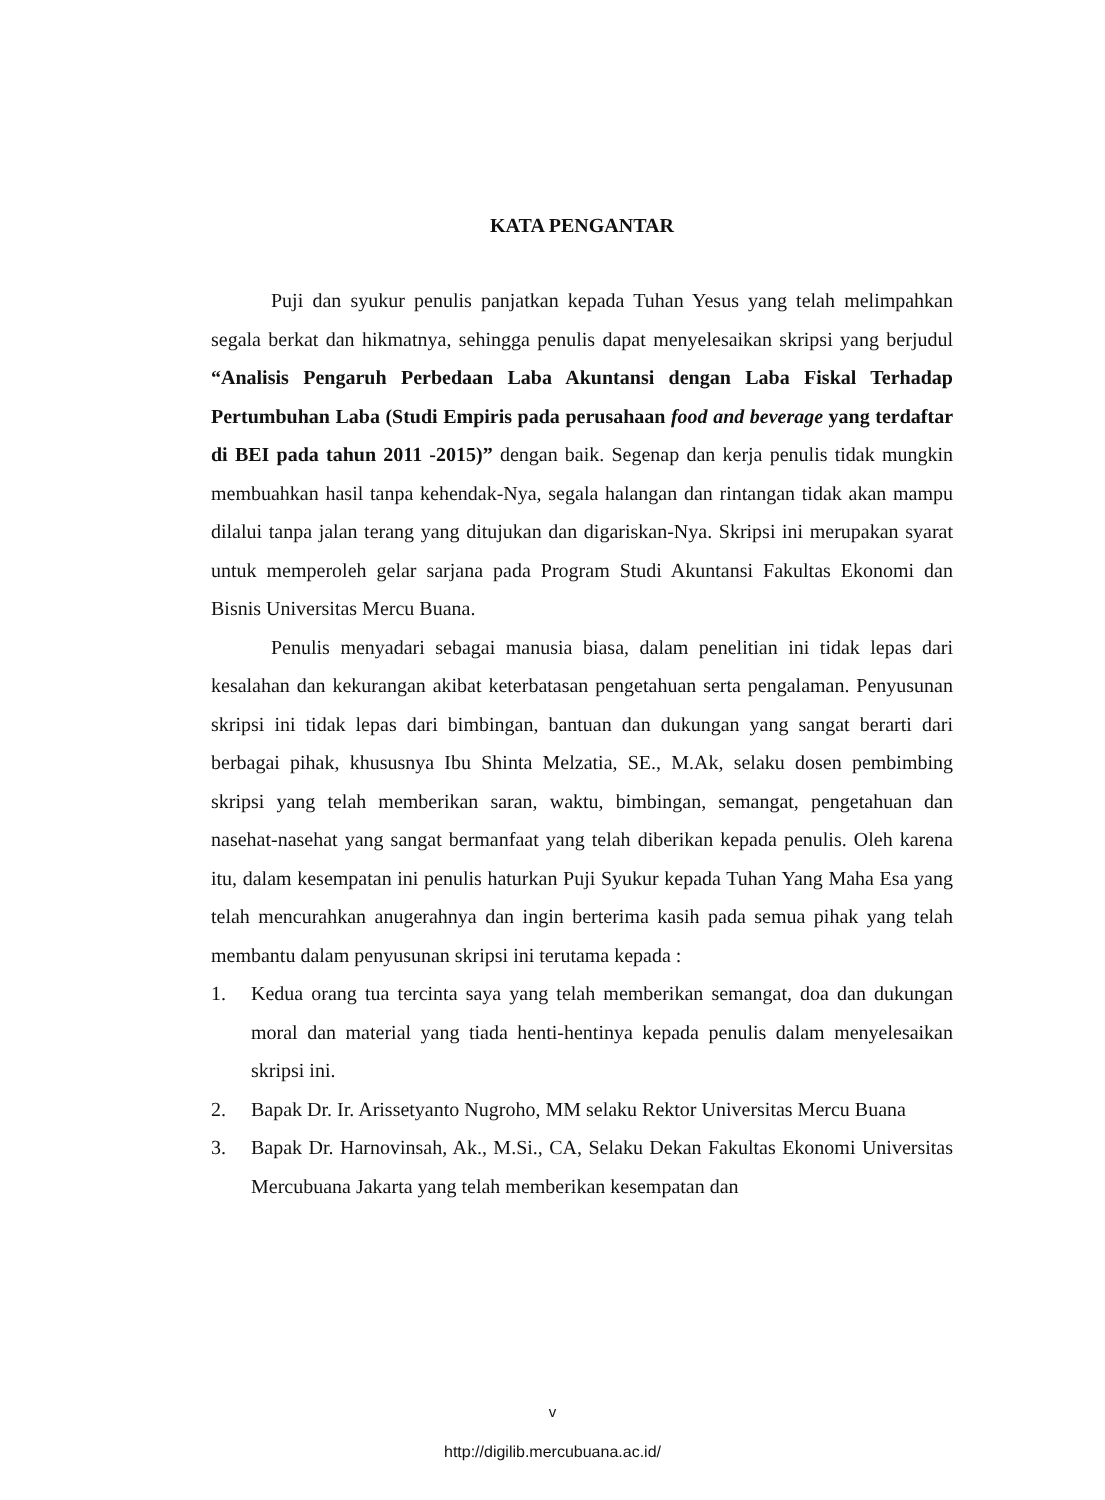KATA PENGANTAR
Puji dan syukur penulis panjatkan kepada Tuhan Yesus yang telah melimpahkan segala berkat dan hikmatnya, sehingga penulis dapat menyelesaikan skripsi yang berjudul “Analisis Pengaruh Perbedaan Laba Akuntansi dengan Laba Fiskal Terhadap Pertumbuhan Laba (Studi Empiris pada perusahaan food and beverage yang terdaftar di BEI pada tahun 2011 -2015)” dengan baik. Segenap dan kerja penulis tidak mungkin membuahkan hasil tanpa kehendak-Nya, segala halangan dan rintangan tidak akan mampu dilalui tanpa jalan terang yang ditujukan dan digariskan-Nya. Skripsi ini merupakan syarat untuk memperoleh gelar sarjana pada Program Studi Akuntansi Fakultas Ekonomi dan Bisnis Universitas Mercu Buana.
Penulis menyadari sebagai manusia biasa, dalam penelitian ini tidak lepas dari kesalahan dan kekurangan akibat keterbatasan pengetahuan serta pengalaman. Penyusunan skripsi ini tidak lepas dari bimbingan, bantuan dan dukungan yang sangat berarti dari berbagai pihak, khususnya Ibu Shinta Melzatia, SE., M.Ak, selaku dosen pembimbing skripsi yang telah memberikan saran, waktu, bimbingan, semangat, pengetahuan dan nasehat-nasehat yang sangat bermanfaat yang telah diberikan kepada penulis. Oleh karena itu, dalam kesempatan ini penulis haturkan Puji Syukur kepada Tuhan Yang Maha Esa yang telah mencurahkan anugerahnya dan ingin berterima kasih pada semua pihak yang telah membantu dalam penyusunan skripsi ini terutama kepada :
1. Kedua orang tua tercinta saya yang telah memberikan semangat, doa dan dukungan moral dan material yang tiada henti-hentinya kepada penulis dalam menyelesaikan skripsi ini.
2. Bapak Dr. Ir. Arissetyanto Nugroho, MM selaku Rektor Universitas Mercu Buana
3. Bapak Dr. Harnovinsah, Ak., M.Si., CA, Selaku Dekan Fakultas Ekonomi Universitas Mercubuana Jakarta yang telah memberikan kesempatan dan
v
http://digilib.mercubuana.ac.id/